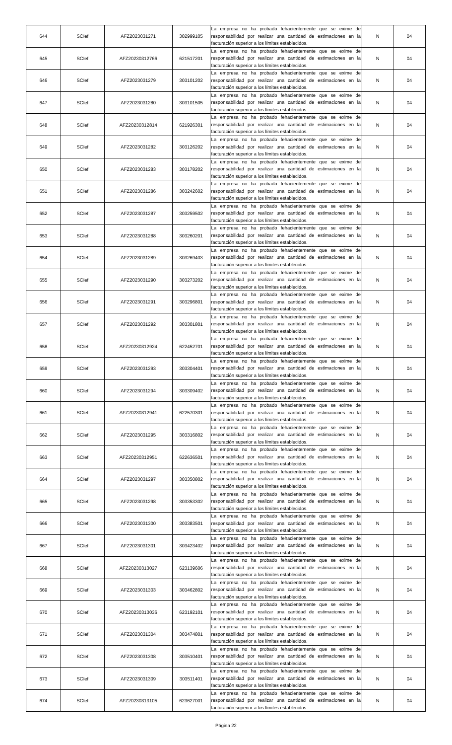| 644 | SCIef | AFZ2023031271 | 302999105 | La empresa no ha probado fehacientemente que se exime de responsabilidad por realizar una cantidad de estimaciones en la facturación superior a los límites establecidos. | N | 04 |
| 645 | SCIef | AFZ20230312766 | 621517201 | La empresa no ha probado fehacientemente que se exime de responsabilidad por realizar una cantidad de estimaciones en la facturación superior a los límites establecidos. | N | 04 |
| 646 | SCIef | AFZ2023031279 | 303101202 | La empresa no ha probado fehacientemente que se exime de responsabilidad por realizar una cantidad de estimaciones en la facturación superior a los límites establecidos. | N | 04 |
| 647 | SCIef | AFZ2023031280 | 303101505 | La empresa no ha probado fehacientemente que se exime de responsabilidad por realizar una cantidad de estimaciones en la facturación superior a los límites establecidos. | N | 04 |
| 648 | SCIef | AFZ20230312814 | 621926301 | La empresa no ha probado fehacientemente que se exime de responsabilidad por realizar una cantidad de estimaciones en la facturación superior a los límites establecidos. | N | 04 |
| 649 | SCIef | AFZ2023031282 | 303126202 | La empresa no ha probado fehacientemente que se exime de responsabilidad por realizar una cantidad de estimaciones en la facturación superior a los límites establecidos. | N | 04 |
| 650 | SCIef | AFZ2023031283 | 303178202 | La empresa no ha probado fehacientemente que se exime de responsabilidad por realizar una cantidad de estimaciones en la facturación superior a los límites establecidos. | N | 04 |
| 651 | SCIef | AFZ2023031286 | 303242602 | La empresa no ha probado fehacientemente que se exime de responsabilidad por realizar una cantidad de estimaciones en la facturación superior a los límites establecidos. | N | 04 |
| 652 | SCIef | AFZ2023031287 | 303259502 | La empresa no ha probado fehacientemente que se exime de responsabilidad por realizar una cantidad de estimaciones en la facturación superior a los límites establecidos. | N | 04 |
| 653 | SCIef | AFZ2023031288 | 303260201 | La empresa no ha probado fehacientemente que se exime de responsabilidad por realizar una cantidad de estimaciones en la facturación superior a los límites establecidos. | N | 04 |
| 654 | SCIef | AFZ2023031289 | 303269403 | La empresa no ha probado fehacientemente que se exime de responsabilidad por realizar una cantidad de estimaciones en la facturación superior a los límites establecidos. | N | 04 |
| 655 | SCIef | AFZ2023031290 | 303273202 | La empresa no ha probado fehacientemente que se exime de responsabilidad por realizar una cantidad de estimaciones en la facturación superior a los límites establecidos. | N | 04 |
| 656 | SCIef | AFZ2023031291 | 303296801 | La empresa no ha probado fehacientemente que se exime de responsabilidad por realizar una cantidad de estimaciones en la facturación superior a los límites establecidos. | N | 04 |
| 657 | SCIef | AFZ2023031292 | 303301801 | La empresa no ha probado fehacientemente que se exime de responsabilidad por realizar una cantidad de estimaciones en la facturación superior a los límites establecidos. | N | 04 |
| 658 | SCIef | AFZ20230312924 | 622452701 | La empresa no ha probado fehacientemente que se exime de responsabilidad por realizar una cantidad de estimaciones en la facturación superior a los límites establecidos. | N | 04 |
| 659 | SCIef | AFZ2023031293 | 303304401 | La empresa no ha probado fehacientemente que se exime de responsabilidad por realizar una cantidad de estimaciones en la facturación superior a los límites establecidos. | N | 04 |
| 660 | SCIef | AFZ2023031294 | 303309402 | La empresa no ha probado fehacientemente que se exime de responsabilidad por realizar una cantidad de estimaciones en la facturación superior a los límites establecidos. | N | 04 |
| 661 | SCIef | AFZ20230312941 | 622570301 | La empresa no ha probado fehacientemente que se exime de responsabilidad por realizar una cantidad de estimaciones en la facturación superior a los límites establecidos. | N | 04 |
| 662 | SCIef | AFZ2023031295 | 303316802 | La empresa no ha probado fehacientemente que se exime de responsabilidad por realizar una cantidad de estimaciones en la facturación superior a los límites establecidos. | N | 04 |
| 663 | SCIef | AFZ20230312951 | 622636501 | La empresa no ha probado fehacientemente que se exime de responsabilidad por realizar una cantidad de estimaciones en la facturación superior a los límites establecidos. | N | 04 |
| 664 | SCIef | AFZ2023031297 | 303350802 | La empresa no ha probado fehacientemente que se exime de responsabilidad por realizar una cantidad de estimaciones en la facturación superior a los límites establecidos. | N | 04 |
| 665 | SCIef | AFZ2023031298 | 303353302 | La empresa no ha probado fehacientemente que se exime de responsabilidad por realizar una cantidad de estimaciones en la facturación superior a los límites establecidos. | N | 04 |
| 666 | SCIef | AFZ2023031300 | 303383501 | La empresa no ha probado fehacientemente que se exime de responsabilidad por realizar una cantidad de estimaciones en la facturación superior a los límites establecidos. | N | 04 |
| 667 | SCIef | AFZ2023031301 | 303423402 | La empresa no ha probado fehacientemente que se exime de responsabilidad por realizar una cantidad de estimaciones en la facturación superior a los límites establecidos. | N | 04 |
| 668 | SCIef | AFZ20230313027 | 623139606 | La empresa no ha probado fehacientemente que se exime de responsabilidad por realizar una cantidad de estimaciones en la facturación superior a los límites establecidos. | N | 04 |
| 669 | SCIef | AFZ2023031303 | 303462802 | La empresa no ha probado fehacientemente que se exime de responsabilidad por realizar una cantidad de estimaciones en la facturación superior a los límites establecidos. | N | 04 |
| 670 | SCIef | AFZ20230313036 | 623192101 | La empresa no ha probado fehacientemente que se exime de responsabilidad por realizar una cantidad de estimaciones en la facturación superior a los límites establecidos. | N | 04 |
| 671 | SCIef | AFZ2023031304 | 303474801 | La empresa no ha probado fehacientemente que se exime de responsabilidad por realizar una cantidad de estimaciones en la facturación superior a los límites establecidos. | N | 04 |
| 672 | SCIef | AFZ2023031308 | 303510401 | La empresa no ha probado fehacientemente que se exime de responsabilidad por realizar una cantidad de estimaciones en la facturación superior a los límites establecidos. | N | 04 |
| 673 | SCIef | AFZ2023031309 | 303511401 | La empresa no ha probado fehacientemente que se exime de responsabilidad por realizar una cantidad de estimaciones en la facturación superior a los límites establecidos. | N | 04 |
| 674 | SCIef | AFZ20230313105 | 623627001 | La empresa no ha probado fehacientemente que se exime de responsabilidad por realizar una cantidad de estimaciones en la facturación superior a los límites establecidos. | N | 04 |
Página 22